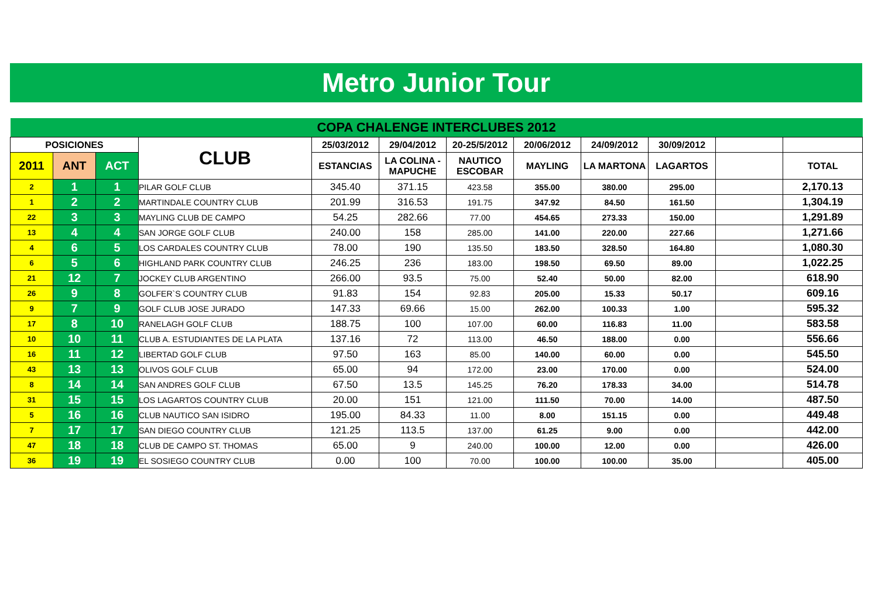Metro Junior Tour
| COPA CHALENGE INTERCLUBES 2012 | | | | | | | | | | | |
| POSICIONES | | | CLUB | 25/03/2012 | 29/04/2012 | 20-25/5/2012 | 20/06/2012 | 24/09/2012 | 30/09/2012 | | |
| 2011 | ANT | ACT | | ESTANCIAS | LA COLINA - MAPUCHE | NAUTICO ESCOBAR | MAYLING | LA MARTONA | LAGARTOS | | TOTAL |
| 2 | 1 | 1 | PILAR GOLF CLUB | 345.40 | 371.15 | 423.58 | 355.00 | 380.00 | 295.00 | | 2,170.13 |
| 1 | 2 | 2 | MARTINDALE COUNTRY CLUB | 201.99 | 316.53 | 191.75 | 347.92 | 84.50 | 161.50 | | 1,304.19 |
| 22 | 3 | 3 | MAYLING CLUB DE CAMPO | 54.25 | 282.66 | 77.00 | 454.65 | 273.33 | 150.00 | | 1,291.89 |
| 13 | 4 | 4 | SAN JORGE GOLF CLUB | 240.00 | 158 | 285.00 | 141.00 | 220.00 | 227.66 | | 1,271.66 |
| 4 | 6 | 5 | LOS CARDALES COUNTRY CLUB | 78.00 | 190 | 135.50 | 183.50 | 328.50 | 164.80 | | 1,080.30 |
| 6 | 5 | 6 | HIGHLAND PARK COUNTRY CLUB | 246.25 | 236 | 183.00 | 198.50 | 69.50 | 89.00 | | 1,022.25 |
| 21 | 12 | 7 | JOCKEY CLUB ARGENTINO | 266.00 | 93.5 | 75.00 | 52.40 | 50.00 | 82.00 | | 618.90 |
| 26 | 9 | 8 | GOLFER`S COUNTRY CLUB | 91.83 | 154 | 92.83 | 205.00 | 15.33 | 50.17 | | 609.16 |
| 9 | 7 | 9 | GOLF CLUB JOSE JURADO | 147.33 | 69.66 | 15.00 | 262.00 | 100.33 | 1.00 | | 595.32 |
| 17 | 8 | 10 | RANELAGH GOLF CLUB | 188.75 | 100 | 107.00 | 60.00 | 116.83 | 11.00 | | 583.58 |
| 10 | 10 | 11 | CLUB A. ESTUDIANTES DE LA PLATA | 137.16 | 72 | 113.00 | 46.50 | 188.00 | 0.00 | | 556.66 |
| 16 | 11 | 12 | LIBERTAD GOLF CLUB | 97.50 | 163 | 85.00 | 140.00 | 60.00 | 0.00 | | 545.50 |
| 43 | 13 | 13 | OLIVOS GOLF CLUB | 65.00 | 94 | 172.00 | 23.00 | 170.00 | 0.00 | | 524.00 |
| 8 | 14 | 14 | SAN ANDRES GOLF CLUB | 67.50 | 13.5 | 145.25 | 76.20 | 178.33 | 34.00 | | 514.78 |
| 31 | 15 | 15 | LOS LAGARTOS COUNTRY CLUB | 20.00 | 151 | 121.00 | 111.50 | 70.00 | 14.00 | | 487.50 |
| 5 | 16 | 16 | CLUB NAUTICO SAN ISIDRO | 195.00 | 84.33 | 11.00 | 8.00 | 151.15 | 0.00 | | 449.48 |
| 7 | 17 | 17 | SAN DIEGO COUNTRY CLUB | 121.25 | 113.5 | 137.00 | 61.25 | 9.00 | 0.00 | | 442.00 |
| 47 | 18 | 18 | CLUB DE CAMPO ST. THOMAS | 65.00 | 9 | 240.00 | 100.00 | 12.00 | 0.00 | | 426.00 |
| 36 | 19 | 19 | EL SOSIEGO COUNTRY CLUB | 0.00 | 100 | 70.00 | 100.00 | 100.00 | 35.00 | | 405.00 |